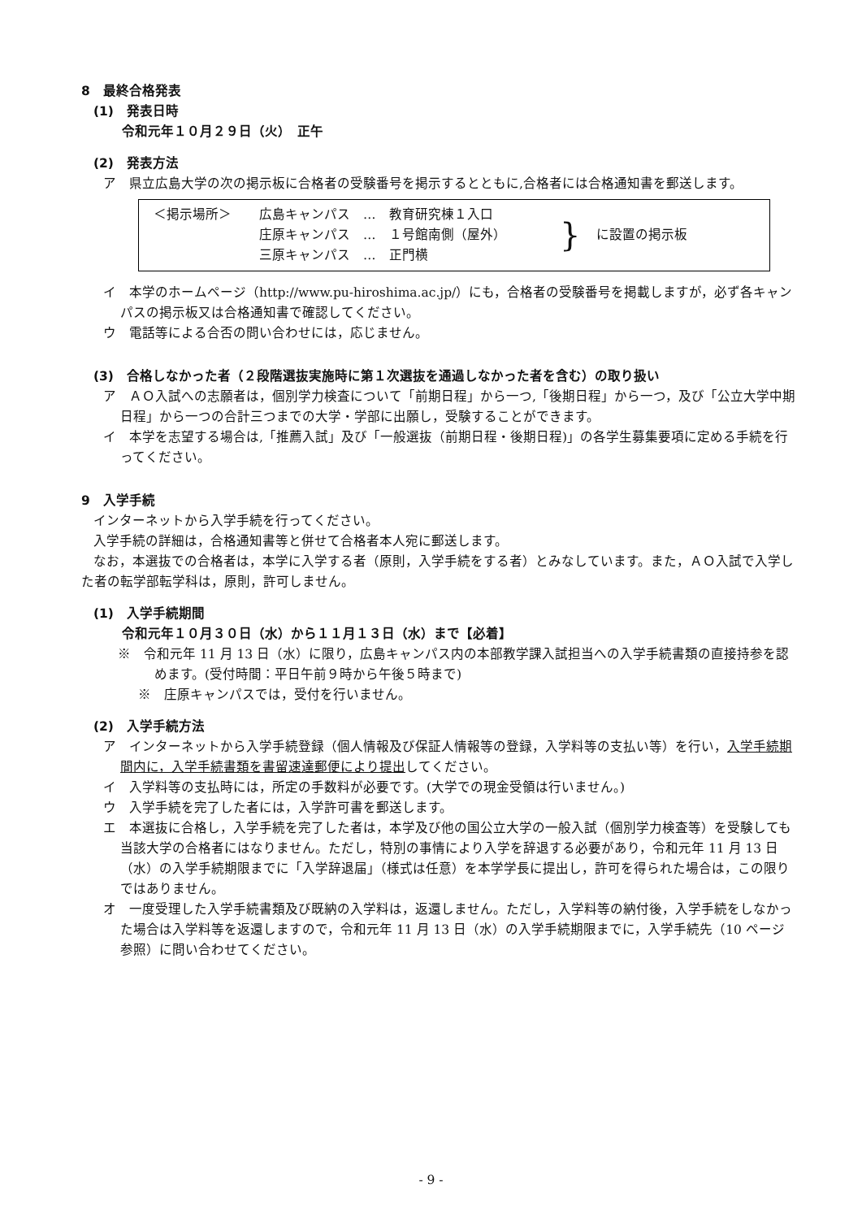8　最終合格発表
(1)　発表日時
令和元年１０月２９日（火）　正午
(2)　発表方法
ア　県立広島大学の次の掲示板に合格者の受験番号を掲示するとともに,合格者には合格通知書を郵送します。
＜掲示場所＞
広島キャンパス　…　教育研究棟１入口
庄原キャンパス　…　１号館南側（屋外）
三原キャンパス　…　正門横
}
に設置の掲示板
イ　本学のホームページ（http://www.pu-hiroshima.ac.jp/）にも，合格者の受験番号を掲載しますが，必ず各キャンパスの掲示板又は合格通知書で確認してください。
ウ　電話等による合否の問い合わせには，応じません。
(3)　合格しなかった者（２段階選抜実施時に第１次選抜を通過しなかった者を含む）の取り扱い
ア　ＡＯ入試への志願者は，個別学力検査について「前期日程」から一つ,「後期日程」から一つ，及び「公立大学中期日程」から一つの合計三つまでの大学・学部に出願し，受験することができます。
イ　本学を志望する場合は,「推薦入試」及び「一般選抜（前期日程・後期日程)」の各学生募集要項に定める手続を行ってください。
9　入学手続
インターネットから入学手続を行ってください。
入学手続の詳細は，合格通知書等と併せて合格者本人宛に郵送します。
なお，本選抜での合格者は，本学に入学する者（原則，入学手続をする者）とみなしています。また，ＡＯ入試で入学した者の転学部転学科は，原則，許可しません。
(1)　入学手続期間
令和元年１０月３０日（水）から１１月１３日（水）まで【必着】
※　令和元年 11 月 13 日（水）に限り，広島キャンパス内の本部教学課入試担当への入学手続書類の直接持参を認めます。(受付時間：平日午前９時から午後５時まで)
※　庄原キャンパスでは，受付を行いません。
(2)　入学手続方法
ア　インターネットから入学手続登録（個人情報及び保証人情報等の登録，入学料等の支払い等）を行い，入学手続期間内に，入学手続書類を書留速達郵便により提出してください。
イ　入学料等の支払時には，所定の手数料が必要です。(大学での現金受領は行いません。)
ウ　入学手続を完了した者には，入学許可書を郵送します。
エ　本選抜に合格し，入学手続を完了した者は，本学及び他の国公立大学の一般入試（個別学力検査等）を受験しても当該大学の合格者にはなりません。ただし，特別の事情により入学を辞退する必要があり，令和元年 11 月 13 日（水）の入学手続期限までに「入学辞退届」（様式は任意）を本学学長に提出し，許可を得られた場合は，この限りではありません。
オ　一度受理した入学手続書類及び既納の入学料は，返還しません。ただし，入学料等の納付後，入学手続をしなかった場合は入学料等を返還しますので，令和元年 11 月 13 日（水）の入学手続期限までに，入学手続先（10 ページ参照）に問い合わせてください。
- 9 -